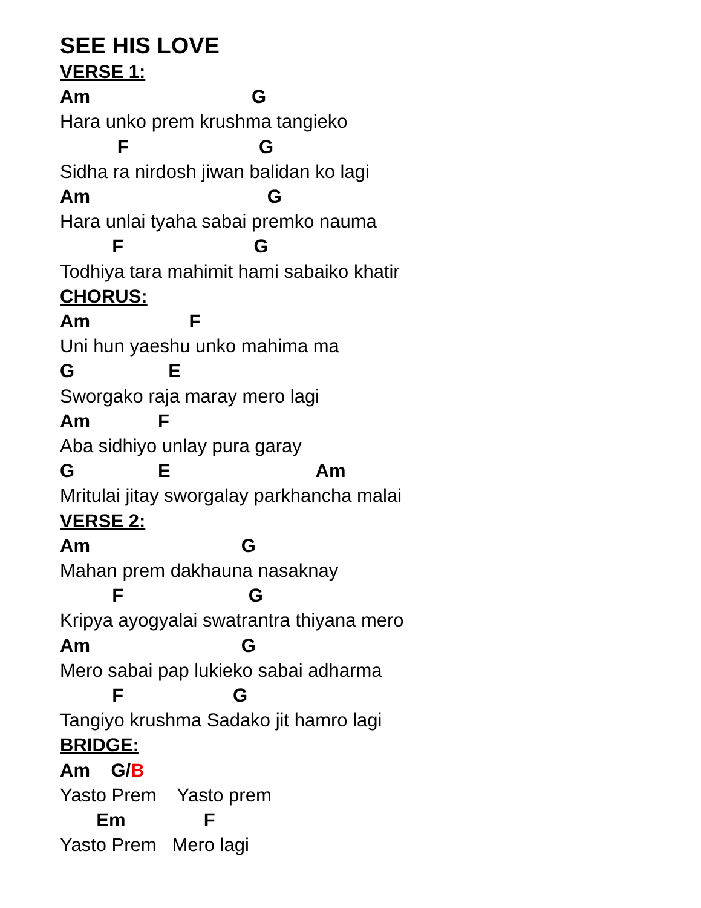SEE HIS LOVE
VERSE 1:
Am G
Hara unko prem krushma tangieko
F G
Sidha ra nirdosh jiwan balidan ko lagi
Am G
Hara unlai tyaha sabai premko nauma
F G
Todhiya tara mahimit hami sabaiko khatir
CHORUS:
Am F
Uni hun yaeshu unko mahima ma
G E
Sworgako raja maray mero lagi
Am F
Aba sidhiyo unlay pura garay
G E Am
Mritulai jitay sworgalay parkhancha malai
VERSE 2:
Am G
Mahan prem dakhauna nasaknay
F G
Kripya ayogyalai swatrantra thiyana mero
Am G
Mero sabai pap lukieko sabai adharma
F G
Tangiyo krushma Sadako jit hamro lagi
BRIDGE:
Am G/B
Yasto Prem Yasto prem
Em F
Yasto Prem Mero lagi